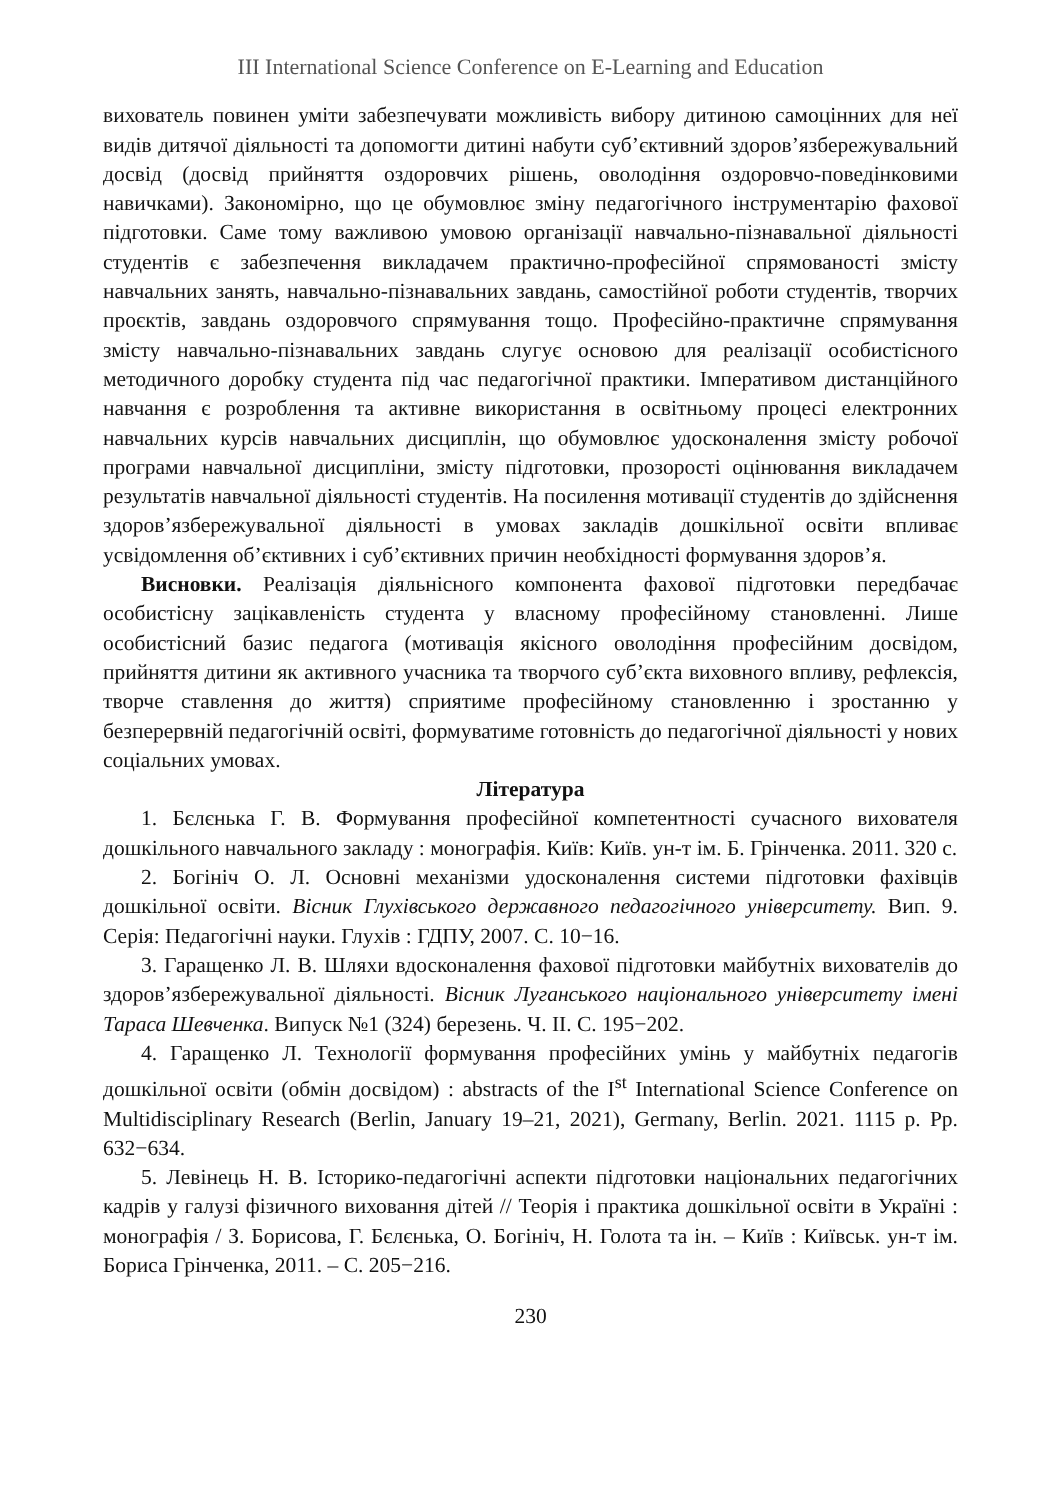III International Science Conference on E-Learning and Education
вихователь повинен уміти забезпечувати можливість вибору дитиною самоцінних для неї видів дитячої діяльності та допомогти дитині набути суб’єктивний здоров’язбережувальний досвід (досвід прийняття оздоровчих рішень, оволодіння оздоровчо-поведінковими навичками). Закономірно, що це обумовлює зміну педагогічного інструментарію фахової підготовки. Саме тому важливою умовою організації навчально-пізнавальної діяльності студентів є забезпечення викладачем практично-професійної спрямованості змісту навчальних занять, навчально-пізнавальних завдань, самостійної роботи студентів, творчих проєктів, завдань оздоровчого спрямування тощо. Професійно-практичне спрямування змісту навчально-пізнавальних завдань слугує основою для реалізації особистісного методичного доробку студента під час педагогічної практики. Імперативом дистанційного навчання є розроблення та активне використання в освітньому процесі електронних навчальних курсів навчальних дисциплін, що обумовлює удосконалення змісту робочої програми навчальної дисципліни, змісту підготовки, прозорості оцінювання викладачем результатів навчальної діяльності студентів. На посилення мотивації студентів до здійснення здоров’язбережувальної діяльності в умовах закладів дошкільної освіти впливає усвідомлення об’єктивних і суб’єктивних причин необхідності формування здоров’я.
Висновки. Реалізація діяльнісного компонента фахової підготовки передбачає особистісну зацікавленість студента у власному професійному становленні. Лише особистісний базис педагога (мотивація якісного оволодіння професійним досвідом, прийняття дитини як активного учасника та творчого суб’єкта виховного впливу, рефлексія, творче ставлення до життя) сприятиме професійному становленню і зростанню у безперервній педагогічній освіті, формуватиме готовність до педагогічної діяльності у нових соціальних умовах.
Література
1. Бєлєнька Г. В. Формування професійної компетентності сучасного вихователя дошкільного навчального закладу : монографія. Київ: Київ. ун-т ім. Б. Грінченка. 2011. 320 с.
2. Богініч О. Л. Основні механізми удосконалення системи підготовки фахівців дошкільної освіти. Вісник Глухівського державного педагогічного університету. Вип. 9. Серія: Педагогічні науки. Глухів : ГДПУ, 2007. С. 10−16.
3. Гаращенко Л. В. Шляхи вдосконалення фахової підготовки майбутніх вихователів до здоров’язбережувальної діяльності. Вісник Луганського національного університету імені Тараса Шевченка. Випуск №1 (324) березень. Ч. ІІ. С. 195−202.
4. Гаращенко Л. Технології формування професійних умінь у майбутніх педагогів дошкільної освіти (обмін досвідом) : abstracts of the I<sup>st</sup> International Science Conference on Multidisciplinary Research (Berlin, January 19–21, 2021), Germany, Berlin. 2021. 1115 p. Pp. 632−634.
5. Левінець Н. В. Історико-педагогічні аспекти підготовки національних педагогічних кадрів у галузі фізичного виховання дітей // Теорія і практика дошкільної освіти в Україні : монографія / З. Борисова, Г. Бєлєнька, О. Богініч, Н. Голота та ін. – Київ : Київськ. ун-т ім. Бориса Грінченка, 2011. – С. 205−216.
230